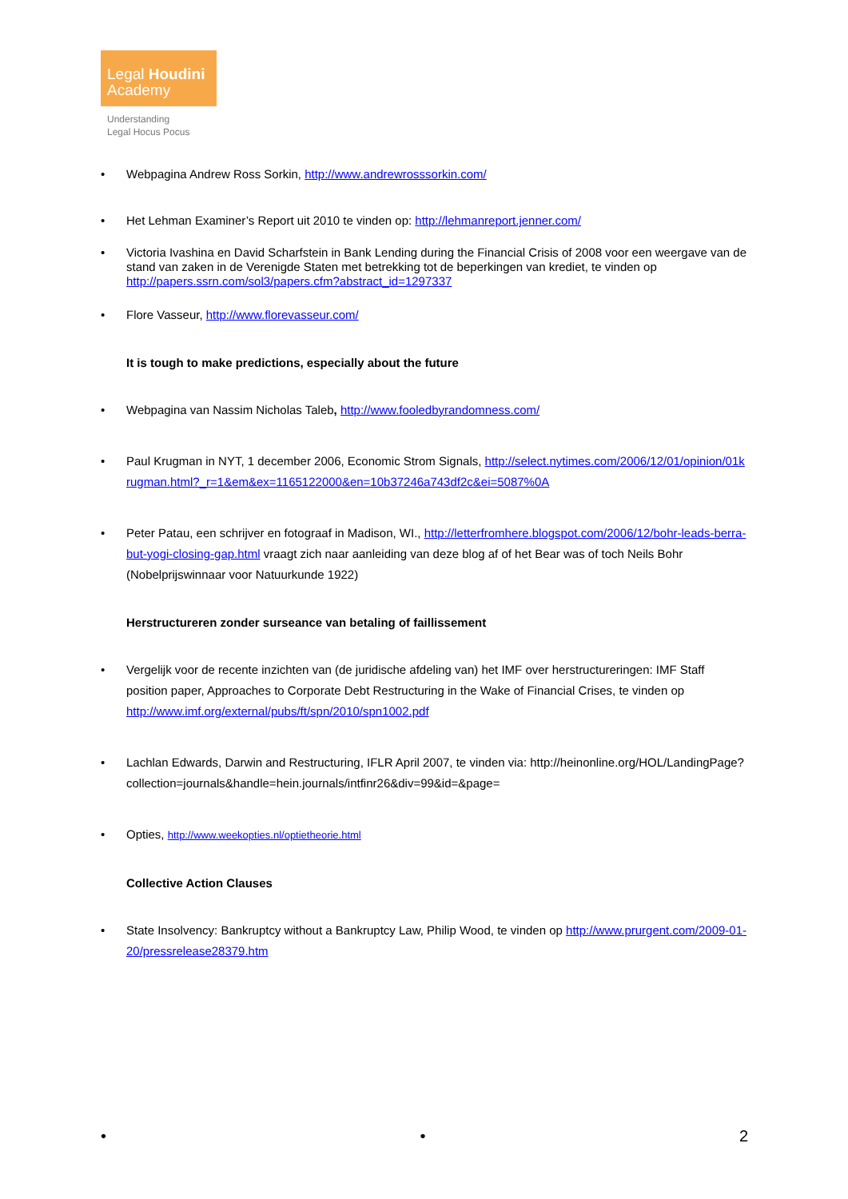Legal Houdini
Academy
Understanding
Legal Hocus Pocus
• Webpagina Andrew Ross Sorkin, http://www.andrewrosssorkin.com/
• Het Lehman Examiner’s Report uit 2010 te vinden op: http://lehmanreport.jenner.com/
• Victoria Ivashina en David Scharfstein in Bank Lending during the Financial Crisis of 2008 voor een weergave van de stand van zaken in de Verenigde Staten met betrekking tot de beperkingen van krediet, te vinden op http://papers.ssrn.com/sol3/papers.cfm?abstract_id=1297337
• Flore Vasseur, http://www.florevasseur.com/
It is tough to make predictions, especially about the future
• Webpagina van Nassim Nicholas Taleb, http://www.fooledbyrandomness.com/
• Paul Krugman in NYT, 1 december 2006, Economic Strom Signals, http://select.nytimes.com/2006/12/01/opinion/01krugman.html?_r=1&em&ex=1165122000&en=10b37246a743df2c&ei=5087%0A
• Peter Patau, een schrijver en fotograaf in Madison, WI., http://letterfromhere.blogspot.com/2006/12/bohr-leads-berra-but-yogi-closing-gap.html vraagt zich naar aanleiding van deze blog af of het Bear was of toch Neils Bohr (Nobelprijswinnaar voor Natuurkunde 1922)
Herstructureren zonder surseance van betaling of faillissement
• Vergelijk voor de recente inzichten van (de juridische afdeling van) het IMF over herstructureringen: IMF Staff position paper, Approaches to Corporate Debt Restructuring in the Wake of Financial Crises, te vinden op http://www.imf.org/external/pubs/ft/spn/2010/spn1002.pdf
• Lachlan Edwards, Darwin and Restructuring, IFLR April 2007, te vinden via: http://heinonline.org/HOL/LandingPage?collection=journals&handle=hein.journals/intfinr26&div=99&id=&page=
• Opties, http://www.weekopties.nl/optietheorie.html
Collective Action Clauses
• State Insolvency: Bankruptcy without a Bankruptcy Law, Philip Wood, te vinden op http://www.prurgent.com/2009-01-20/pressrelease28379.htm
• • 2